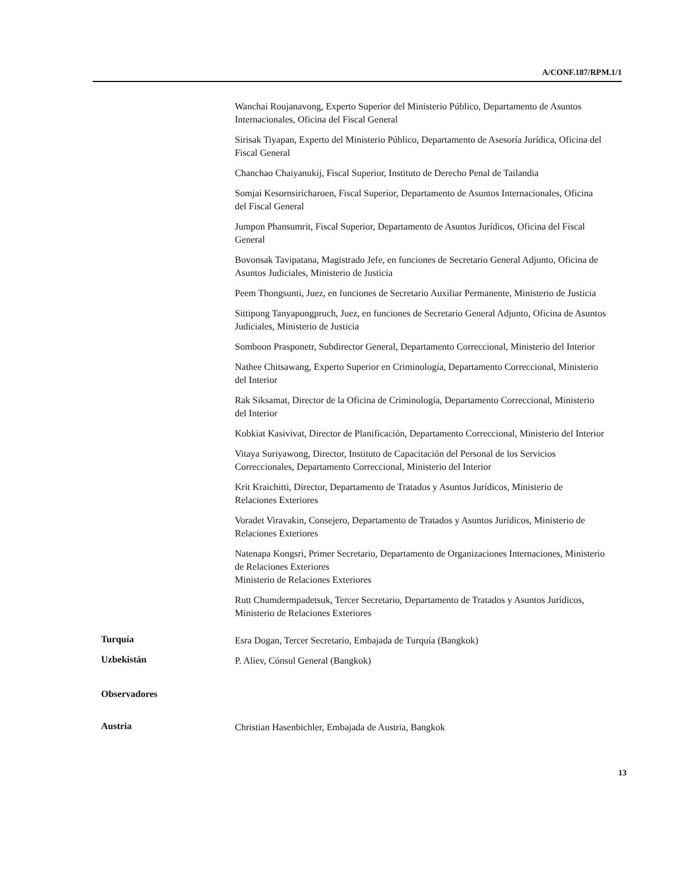A/CONF.187/RPM.1/1
Wanchai Roujanavong, Experto Superior del Ministerio Público, Departamento de Asuntos Internacionales, Oficina del Fiscal General
Sirisak Tiyapan, Experto del Ministerio Público, Departamento de Asesoría Jurídica, Oficina del Fiscal General
Chanchao Chaiyanukij, Fiscal Superior, Instituto de Derecho Penal de Tailandia
Somjai Kesornsiricharoen, Fiscal Superior, Departamento de Asuntos Internacionales, Oficina del Fiscal General
Jumpon Phansumrit, Fiscal Superior, Departamento de Asuntos Jurídicos, Oficina del Fiscal General
Bovonsak Tavipatana, Magistrado Jefe, en funciones de Secretario General Adjunto, Oficina de Asuntos Judiciales, Ministerio de Justicia
Peem Thongsunti, Juez, en funciones de Secretario Auxiliar Permanente, Ministerio de Justicia
Sittipong Tanyapongpruch, Juez, en funciones de Secretario General Adjunto, Oficina de Asuntos Judiciales, Ministerio de Justicia
Somboon Prasponetr, Subdirector General, Departamento Correccional, Ministerio del Interior
Nathee Chitsawang, Experto Superior en Criminología, Departamento Correccional, Ministerio del Interior
Rak Siksamat, Director de la Oficina de Criminología, Departamento Correccional, Ministerio del Interior
Kobkiat Kasivivat, Director de Planificación, Departamento Correccional, Ministerio del Interior
Vitaya Suriyawong, Director, Instituto de Capacitación del Personal de los Servicios Correccionales, Departamento Correccional, Ministerio del Interior
Krit Kraichitti, Director, Departamento de Tratados y Asuntos Jurídicos, Ministerio de Relaciones Exteriores
Voradet Viravakin, Consejero, Departamento de Tratados y Asuntos Jurídicos, Ministerio de Relaciones Exteriores
Natenapa Kongsri, Primer Secretario, Departamento de Organizaciones Internaciones, Ministerio de Relaciones Exteriores
Ministerio de Relaciones Exteriores
Rutt Chumdermpadetsuk, Tercer Secretario, Departamento de Tratados y Asuntos Jurídicos, Ministerio de Relaciones Exteriores
Turquía
Esra Dogan, Tercer Secretario, Embajada de Turquía (Bangkok)
Uzbekistán
P. Aliev, Cónsul General (Bangkok)
Observadores
Austria
Christian Hasenbichler, Embajada de Austria, Bangkok
13